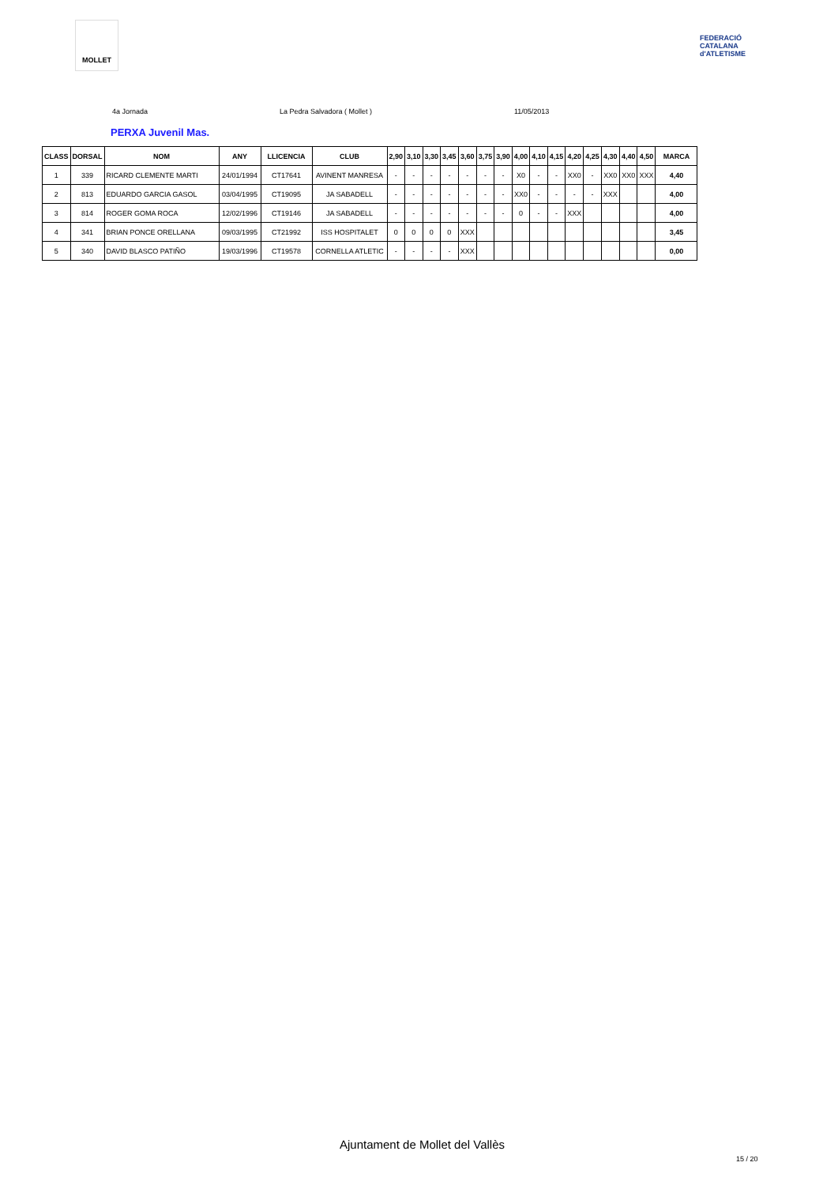MOLLET
FEDERACIÓ CATALANA d'ATLETISME
4a Jornada La Pedra Salvadora ( Mollet ) 11/05/2013
PERXA Juvenil Mas.
| CLASS | DORSAL | NOM | ANY | LLICENCIA | CLUB | 2,90 | 3,10 | 3,30 | 3,45 | 3,60 | 3,75 | 3,90 | 4,00 | 4,10 | 4,15 | 4,20 | 4,25 | 4,30 | 4,40 | 4,50 | MARCA |
| --- | --- | --- | --- | --- | --- | --- | --- | --- | --- | --- | --- | --- | --- | --- | --- | --- | --- | --- | --- | --- | --- |
| 1 | 339 | RICARD CLEMENTE MARTI | 24/01/1994 | CT17641 | AVINENT MANRESA | - | - | - | - | - | - | - | X0 | - | - | XX0 | - | XX0 | XX0 | XXX | 4,40 |
| 2 | 813 | EDUARDO GARCIA GASOL | 03/04/1995 | CT19095 | JA SABADELL | - | - | - | - | - | - | - | XX0 | - | - | - | - | XXX | | | 4,00 |
| 3 | 814 | ROGER GOMA ROCA | 12/02/1996 | CT19146 | JA SABADELL | - | - | - | - | - | - | - | 0 | - | - | XXX | | | | | 4,00 |
| 4 | 341 | BRIAN PONCE ORELLANA | 09/03/1995 | CT21992 | ISS HOSPITALET | 0 | 0 | 0 | 0 | XXX | | | | | | | | | | | 3,45 |
| 5 | 340 | DAVID BLASCO PATIÑO | 19/03/1996 | CT19578 | CORNELLA ATLETIC | - | - | - | - | XXX | | | | | | | | | | | 0,00 |
Ajuntament de Mollet del Vallès
15 / 20